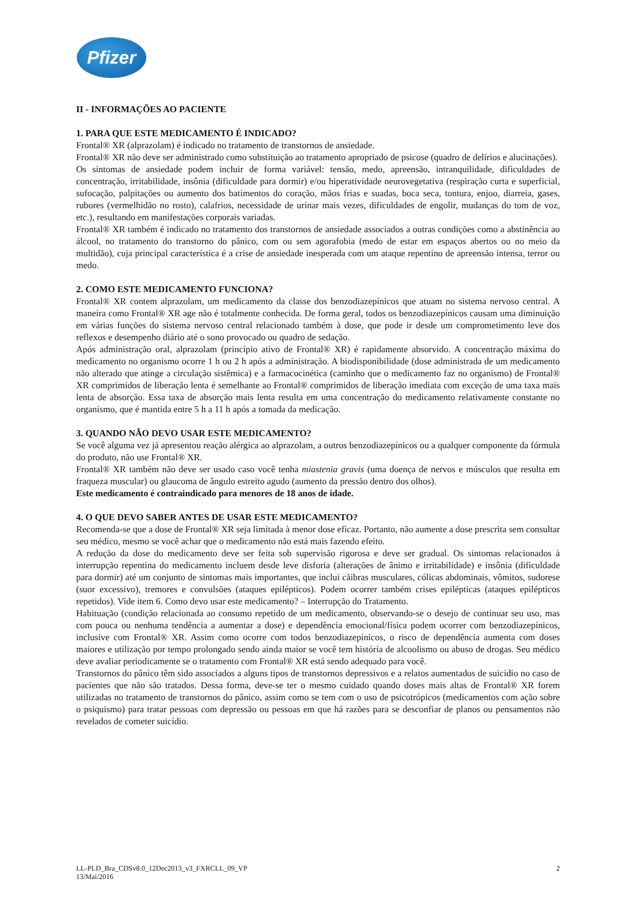Pfizer
II - INFORMAÇÕES AO PACIENTE
1. PARA QUE ESTE MEDICAMENTO É INDICADO?
Frontal® XR (alprazolam) é indicado no tratamento de transtornos de ansiedade.
Frontal® XR não deve ser administrado como substituição ao tratamento apropriado de psicose (quadro de delírios e alucinações).
Os sintomas de ansiedade podem incluir de forma variável: tensão, medo, apreensão, intranquilidade, dificuldades de concentração, irritabilidade, insônia (dificuldade para dormir) e/ou hiperatividade neurovegetativa (respiração curta e superficial, sufocação, palpitações ou aumento dos batimentos do coração, mãos frias e suadas, boca seca, tontura, enjoo, diarreia, gases, rubores (vermelhidão no rosto), calafrios, necessidade de urinar mais vezes, dificuldades de engolir, mudanças do tom de voz, etc.), resultando em manifestações corporais variadas.
Frontal® XR também é indicado no tratamento dos transtornos de ansiedade associados a outras condições como a abstinência ao álcool, no tratamento do transtorno do pânico, com ou sem agorafobia (medo de estar em espaços abertos ou no meio da multidão), cuja principal característica é a crise de ansiedade inesperada com um ataque repentino de apreensão intensa, terror ou medo.
2. COMO ESTE MEDICAMENTO FUNCIONA?
Frontal® XR contem alprazolam, um medicamento da classe dos benzodiazepínicos que atuam no sistema nervoso central. A maneira como Frontal® XR age não é totalmente conhecida. De forma geral, todos os benzodiazepínicos causam uma diminuição em várias funções do sistema nervoso central relacionado também à dose, que pode ir desde um comprometimento leve dos reflexos e desempenho diário até o sono provocado ou quadro de sedação.
Após administração oral, alprazolam (princípio ativo de Frontal® XR) é rapidamente absorvido. A concentração máxima do medicamento no organismo ocorre 1 h ou 2 h após a administração. A biodisponibilidade (dose administrada de um medicamento não alterado que atinge a circulação sistêmica) e a farmacocinética (caminho que o medicamento faz no organismo) de Frontal® XR comprimidos de liberação lenta é semelhante ao Frontal® comprimidos de liberação imediata com exceção de uma taxa mais lenta de absorção. Essa taxa de absorção mais lenta resulta em uma concentração do medicamento relativamente constante no organismo, que é mantida entre 5 h a 11 h após a tomada da medicação.
3. QUANDO NÃO DEVO USAR ESTE MEDICAMENTO?
Se você alguma vez já apresentou reação alérgica ao alprazolam, a outros benzodiazepínicos ou a qualquer componente da fórmula do produto, não use Frontal® XR.
Frontal® XR também não deve ser usado caso você tenha miastenia gravis (uma doença de nervos e músculos que resulta em fraqueza muscular) ou glaucoma de ângulo estreito agudo (aumento da pressão dentro dos olhos).
Este medicamento é contraindicado para menores de 18 anos de idade.
4. O QUE DEVO SABER ANTES DE USAR ESTE MEDICAMENTO?
Recomenda-se que a dose de Frontal® XR seja limitada à menor dose eficaz. Portanto, não aumente a dose prescrita sem consultar seu médico, mesmo se você achar que o medicamento não está mais fazendo efeito.
A redução da dose do medicamento deve ser feita sob supervisão rigorosa e deve ser gradual. Os sintomas relacionados à interrupção repentina do medicamento incluem desde leve disforia (alterações de ânimo e irritabilidade) e insônia (dificuldade para dormir) até um conjunto de sintomas mais importantes, que inclui cãibras musculares, cólicas abdominais, vômitos, sudorese (suor excessivo), tremores e convulsões (ataques epilépticos). Podem ocorrer também crises epilépticas (ataques epilépticos repetidos). Vide item 6. Como devo usar este medicamento? – Interrupção do Tratamento.
Habituação (condição relacionada ao consumo repetido de um medicamento, observando-se o desejo de continuar seu uso, mas com pouca ou nenhuma tendência a aumentar a dose) e dependência emocional/física podem ocorrer com benzodiazepínicos, inclusive com Frontal® XR. Assim como ocorre com todos benzodiazepínicos, o risco de dependência aumenta com doses maiores e utilização por tempo prolongado sendo ainda maior se você tem história de alcoolismo ou abuso de drogas. Seu médico deve avaliar periodicamente se o tratamento com Frontal® XR está sendo adequado para você.
Transtornos do pânico têm sido associados a alguns tipos de transtornos depressivos e a relatos aumentados de suicídio no caso de pacientes que não são tratados. Dessa forma, deve-se ter o mesmo cuidado quando doses mais altas de Frontal® XR forem utilizadas no tratamento de transtornos do pânico, assim como se tem com o uso de psicotrópicos (medicamentos com ação sobre o psiquismo) para tratar pessoas com depressão ou pessoas em que há razões para se desconfiar de planos ou pensamentos não revelados de cometer suicídio.
LL-PLD_Bra_CDSv8.0_12Dec2013_v3_FXRCLL_09_VP
13/Mai/2016
2